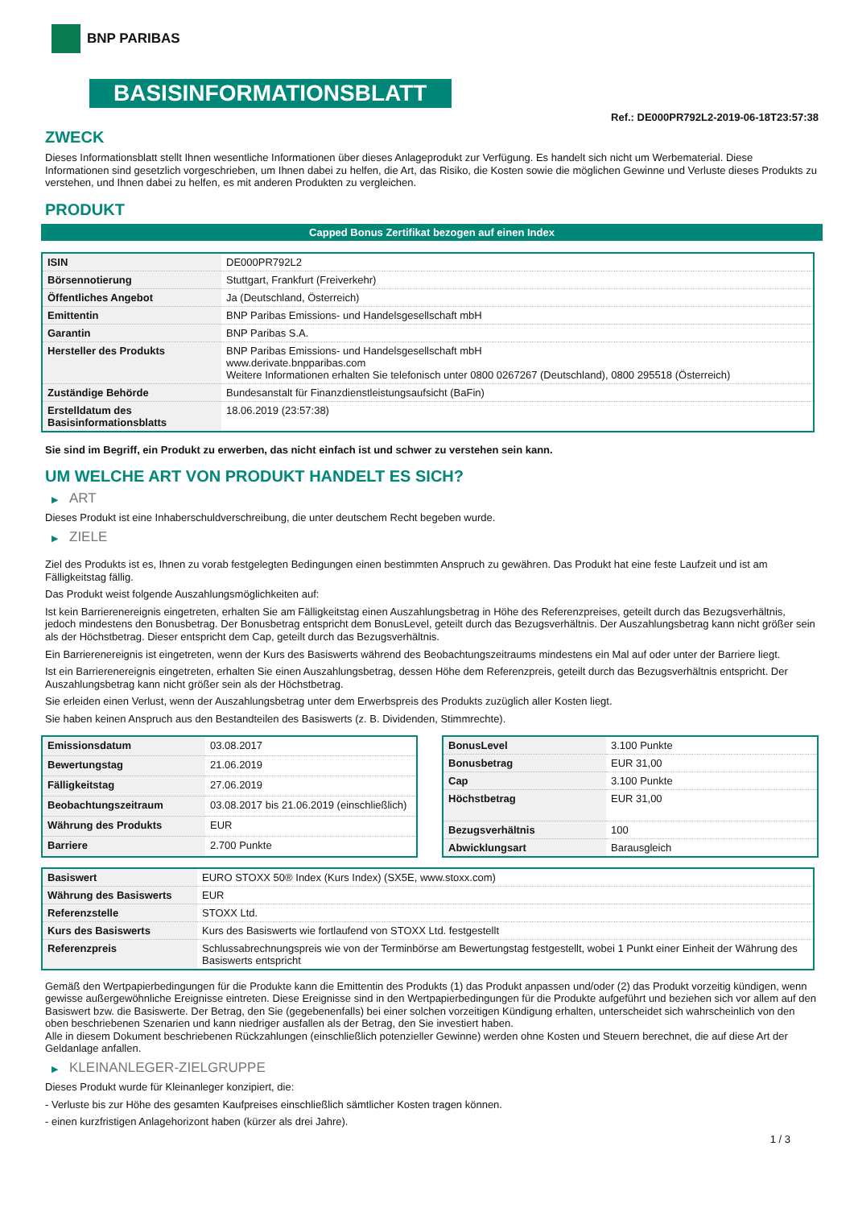BNP PARIBAS
BASISINFORMATIONSBLATT
Ref.: DE000PR792L2-2019-06-18T23:57:38
ZWECK
Dieses Informationsblatt stellt Ihnen wesentliche Informationen über dieses Anlageprodukt zur Verfügung. Es handelt sich nicht um Werbematerial. Diese Informationen sind gesetzlich vorgeschrieben, um Ihnen dabei zu helfen, die Art, das Risiko, die Kosten sowie die möglichen Gewinne und Verluste dieses Produkts zu verstehen, und Ihnen dabei zu helfen, es mit anderen Produkten zu vergleichen.
PRODUKT
Capped Bonus Zertifikat bezogen auf einen Index
| ISIN | DE000PR792L2 |
| Börsennotierung | Stuttgart, Frankfurt (Freiverkehr) |
| Öffentliches Angebot | Ja (Deutschland, Österreich) |
| Emittentin | BNP Paribas Emissions- und Handelsgesellschaft mbH |
| Garantin | BNP Paribas S.A. |
| Hersteller des Produkts | BNP Paribas Emissions- und Handelsgesellschaft mbH www.derivate.bnpparibas.com Weitere Informationen erhalten Sie telefonisch unter 0800 0267267 (Deutschland), 0800 295518 (Österreich) |
| Zuständige Behörde | Bundesanstalt für Finanzdienstleistungsaufsicht (BaFin) |
| Erstelldatum des Basisinformationsblatts | 18.06.2019 (23:57:38) |
Sie sind im Begriff, ein Produkt zu erwerben, das nicht einfach ist und schwer zu verstehen sein kann.
UM WELCHE ART VON PRODUKT HANDELT ES SICH?
▶ ART
Dieses Produkt ist eine Inhaberschuldverschreibung, die unter deutschem Recht begeben wurde.
▶ ZIELE
Ziel des Produkts ist es, Ihnen zu vorab festgelegten Bedingungen einen bestimmten Anspruch zu gewähren. Das Produkt hat eine feste Laufzeit und ist am Fälligkeitstag fällig.
Das Produkt weist folgende Auszahlungsmöglichkeiten auf:
Ist kein Barrierenereignis eingetreten, erhalten Sie am Fälligkeitstag einen Auszahlungsbetrag in Höhe des Referenzpreises, geteilt durch das Bezugsverhältnis, jedoch mindestens den Bonusbetrag. Der Bonusbetrag entspricht dem BonusLevel, geteilt durch das Bezugsverhältnis. Der Auszahlungsbetrag kann nicht größer sein als der Höchstbetrag. Dieser entspricht dem Cap, geteilt durch das Bezugsverhältnis.
Ein Barrierenereignis ist eingetreten, wenn der Kurs des Basiswerts während des Beobachtungszeitraums mindestens ein Mal auf oder unter der Barriere liegt.
Ist ein Barrierenereignis eingetreten, erhalten Sie einen Auszahlungsbetrag, dessen Höhe dem Referenzpreis, geteilt durch das Bezugsverhältnis entspricht. Der Auszahlungsbetrag kann nicht größer sein als der Höchstbetrag.
Sie erleiden einen Verlust, wenn der Auszahlungsbetrag unter dem Erwerbspreis des Produkts zuzüglich aller Kosten liegt.
Sie haben keinen Anspruch aus den Bestandteilen des Basiswerts (z. B. Dividenden, Stimmrechte).
| Emissionsdatum | 03.08.2017 |
| Bewertungstag | 21.06.2019 |
| Fälligkeitstag | 27.06.2019 |
| Beobachtungszeitraum | 03.08.2017 bis 21.06.2019 (einschließlich) |
| Währung des Produkts | EUR |
| Barriere | 2.700 Punkte |
| BonusLevel | 3.100 Punkte |
| Bonusbetrag | EUR 31,00 |
| Cap | 3.100 Punkte |
| Höchstbetrag | EUR 31,00 |
| Bezugsverhältnis | 100 |
| Abwicklungsart | Barausgleich |
| Basiswert | EURO STOXX 50® Index (Kurs Index) (SX5E, www.stoxx.com) |
| Währung des Basiswerts | EUR |
| Referenzstelle | STOXX Ltd. |
| Kurs des Basiswerts | Kurs des Basiswerts wie fortlaufend von STOXX Ltd. festgestellt |
| Referenzpreis | Schlussabrechnungspreis wie von der Terminbörse am Bewertungstag festgestellt, wobei 1 Punkt einer Einheit der Währung des Basiswerts entspricht |
Gemäß den Wertpapierbedingungen für die Produkte kann die Emittentin des Produkts (1) das Produkt anpassen und/oder (2) das Produkt vorzeitig kündigen, wenn gewisse außergewöhnliche Ereignisse eintreten. Diese Ereignisse sind in den Wertpapierbedingungen für die Produkte aufgeführt und beziehen sich vor allem auf den Basiswert bzw. die Basiswerte. Der Betrag, den Sie (gegebenenfalls) bei einer solchen vorzeitigen Kündigung erhalten, unterscheidet sich wahrscheinlich von den oben beschriebenen Szenarien und kann niedriger ausfallen als der Betrag, den Sie investiert haben.
Alle in diesem Dokument beschriebenen Rückzahlungen (einschließlich potenzieller Gewinne) werden ohne Kosten und Steuern berechnet, die auf diese Art der Geldanlage anfallen.
▶ KLEINANLEGER-ZIELGRUPPE
Dieses Produkt wurde für Kleinanleger konzipiert, die:
- Verluste bis zur Höhe des gesamten Kaufpreises einschließlich sämtlicher Kosten tragen können.
- einen kurzfristigen Anlagehorizont haben (kürzer als drei Jahre).
1 / 3